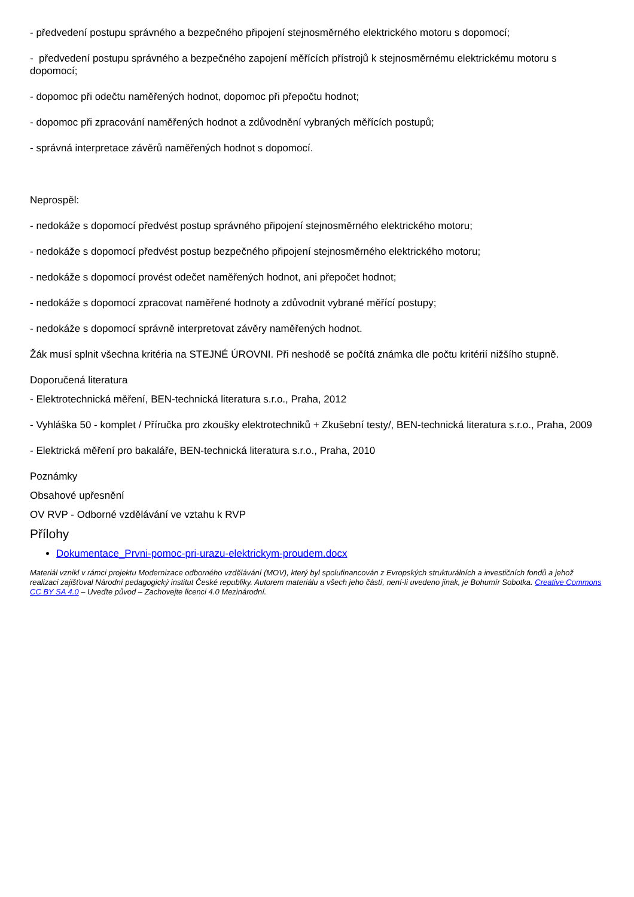- předvedení postupu správného a bezpečného připojení stejnosměrného elektrického motoru s dopomocí;
- předvedení postupu správného a bezpečného zapojení měřících přístrojů k stejnosměrnému elektrickému motoru s dopomocí;
- dopomoc při odečtu naměřených hodnot, dopomoc při přepočtu hodnot;
- dopomoc při zpracování naměřených hodnot a zdůvodnění vybraných měřících postupů;
- správná interpretace závěrů naměřených hodnot s dopomocí.
Neprospěl:
- nedokáže s dopomocí předvést postup správného připojení stejnosměrného elektrického motoru;
- nedokáže s dopomocí předvést postup bezpečného připojení stejnosměrného elektrického motoru;
- nedokáže s dopomocí provést odečet naměřených hodnot, ani přepočet hodnot;
- nedokáže s dopomocí zpracovat naměřené hodnoty a zdůvodnit vybrané měřící postupy;
- nedokáže s dopomocí správně interpretovat závěry naměřených hodnot.
Žák musí splnit všechna kritéria na STEJNÉ ÚROVNI. Při neshodě se počítá známka dle počtu kritérií nižšího stupně.
Doporučená literatura
- Elektrotechnická měření, BEN-technická literatura s.r.o., Praha, 2012
- Vyhláška 50 - komplet / Příručka pro zkoušky elektrotechniků + Zkušební testy/, BEN-technická literatura s.r.o., Praha, 2009
- Elektrická měření pro bakaláře, BEN-technická literatura s.r.o., Praha, 2010
Poznámky
Obsahové upřesnění
OV RVP - Odborné vzdělávání ve vztahu k RVP
Přílohy
Dokumentace_Prvni-pomoc-pri-urazu-elektrickym-proudem.docx
Materiál vznikl v rámci projektu Modernizace odborného vzdělávání (MOV), který byl spolufinancován z Evropských strukturálních a investičních fondů a jehož realizaci zajišťoval Národní pedagogický institut České republiky. Autorem materiálu a všech jeho částí, není-li uvedeno jinak, je Bohumír Sobotka. Creative Commons CC BY SA 4.0 – Uveďte původ – Zachovejte licenci 4.0 Mezinárodní.